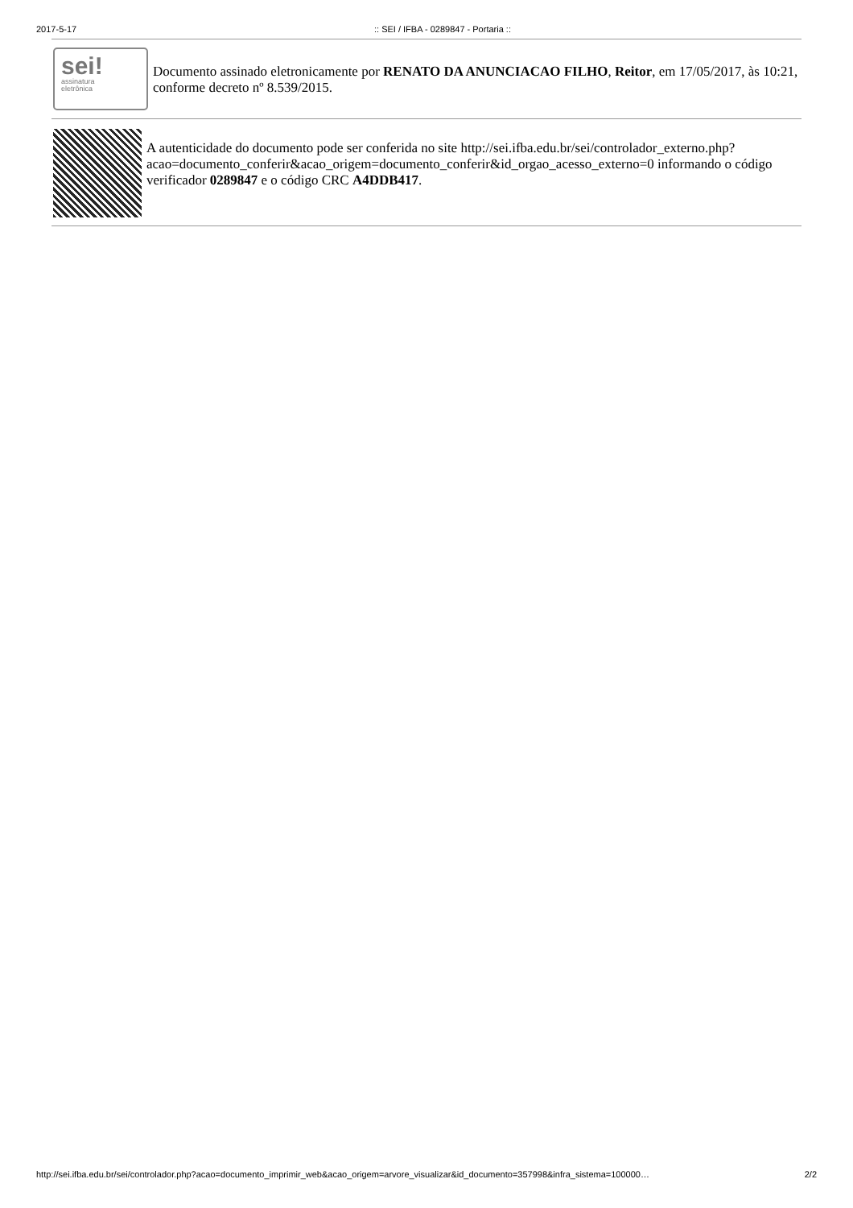2017-5-17:: SEI / IFBA - 0289847 - Portaria ::
sei!
assinatura
eletrônica
Documento assinado eletronicamente por RENATO DA ANUNCIACAO FILHO, Reitor, em 17/05/2017, às 10:21, conforme decreto nº 8.539/2015.
A autenticidade do documento pode ser conferida no site http://sei.ifba.edu.br/sei/controlador_externo.php?
acao=documento_conferir&acao_origem=documento_conferir&id_orgao_acesso_externo=0 informando o código verificador 0289847 e o código CRC A4DDB417.
http://sei.ifba.edu.br/sei/controlador.php?acao=documento_imprimir_web&acao_origem=arvore_visualizar&id_documento=357998&infra_sistema=100000… 2/2